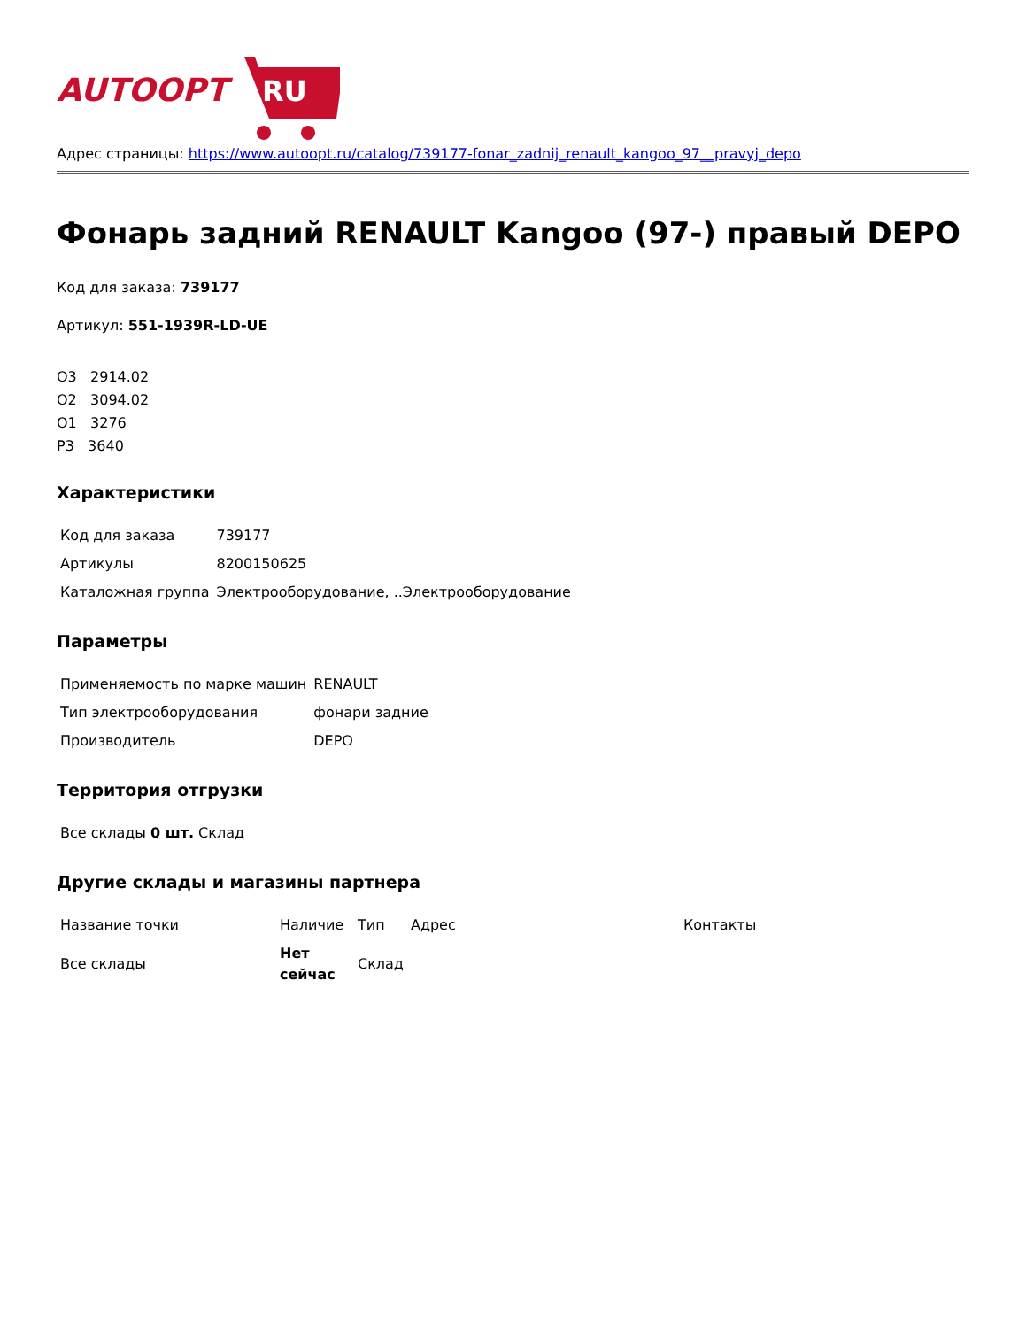AUTOOPT
RU
Адрес страницы: https://www.autoopt.ru/catalog/739177-fonar_zadnij_renault_kangoo_97__pravyj_depo
Фонарь задний RENAULT Kangoo (97-) правый DEPO
Код для заказа: 739177
Артикул: 551-1939R-LD-UE
О3 2914.02
О2 3094.02
О1 3276
Р3 3640
Характеристики
| Код для заказа | 739177 |
| Артикулы | 8200150625 |
| Каталожная группа | Электрооборудование, ..Электрооборудование |
Параметры
| Применяемость по марке машин | RENAULT |
| Тип электрооборудования | фонари задние |
| Производитель | DEPO |
Территория отгрузки
| Все склады 0 шт. Склад |
Другие склады и магазины партнера
| Название точки | Наличие | Тип | Адрес | Контакты |
| Все склады | Нет сейчас | Склад | | |